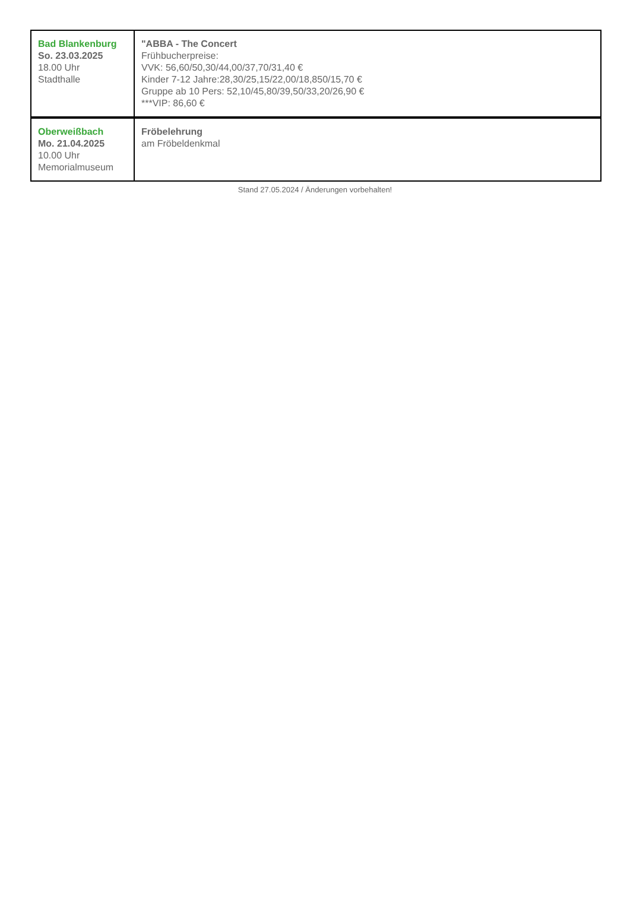| Bad Blankenburg So. 23.03.2025 18.00 Uhr Stadthalle | "ABBA - The Concert Frühbucherpreise: VVK: 56,60/50,30/44,00/37,70/31,40 € Kinder 7-12 Jahre:28,30/25,15/22,00/18,850/15,70 € Gruppe ab 10 Pers: 52,10/45,80/39,50/33,20/26,90 € ***VIP: 86,60 € |
| Oberweißbach Mo. 21.04.2025 10.00 Uhr Memorialmuseum | Fröbelehrung am Fröbeldenkmal |
Stand 27.05.2024 / Änderungen vorbehalten!